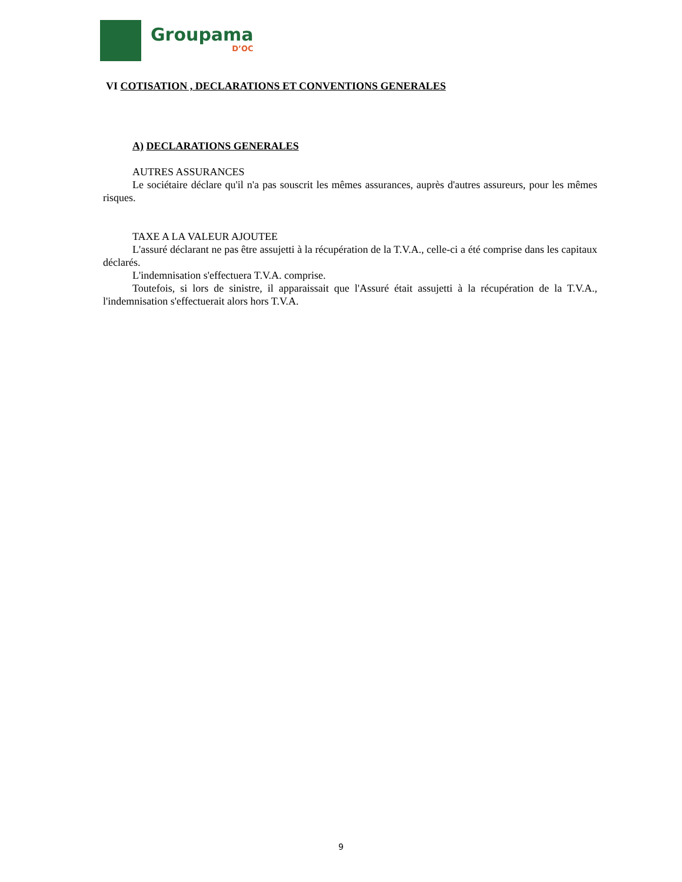Groupama
D’OC
VI COTISATION , DECLARATIONS ET CONVENTIONS GENERALES
A) DECLARATIONS GENERALES
AUTRES ASSURANCES
Le sociétaire déclare qu'il n'a pas souscrit les mêmes assurances, auprès d'autres assureurs, pour les mêmes risques.
TAXE A LA VALEUR AJOUTEE
L'assuré déclarant ne pas être assujetti à la récupération de la T.V.A., celle-ci a été comprise dans les capitaux déclarés.
L'indemnisation s'effectuera T.V.A. comprise.
Toutefois, si lors de sinistre, il apparaissait que l'Assuré était assujetti à la récupération de la T.V.A., l'indemnisation s'effectuerait alors hors T.V.A.
9